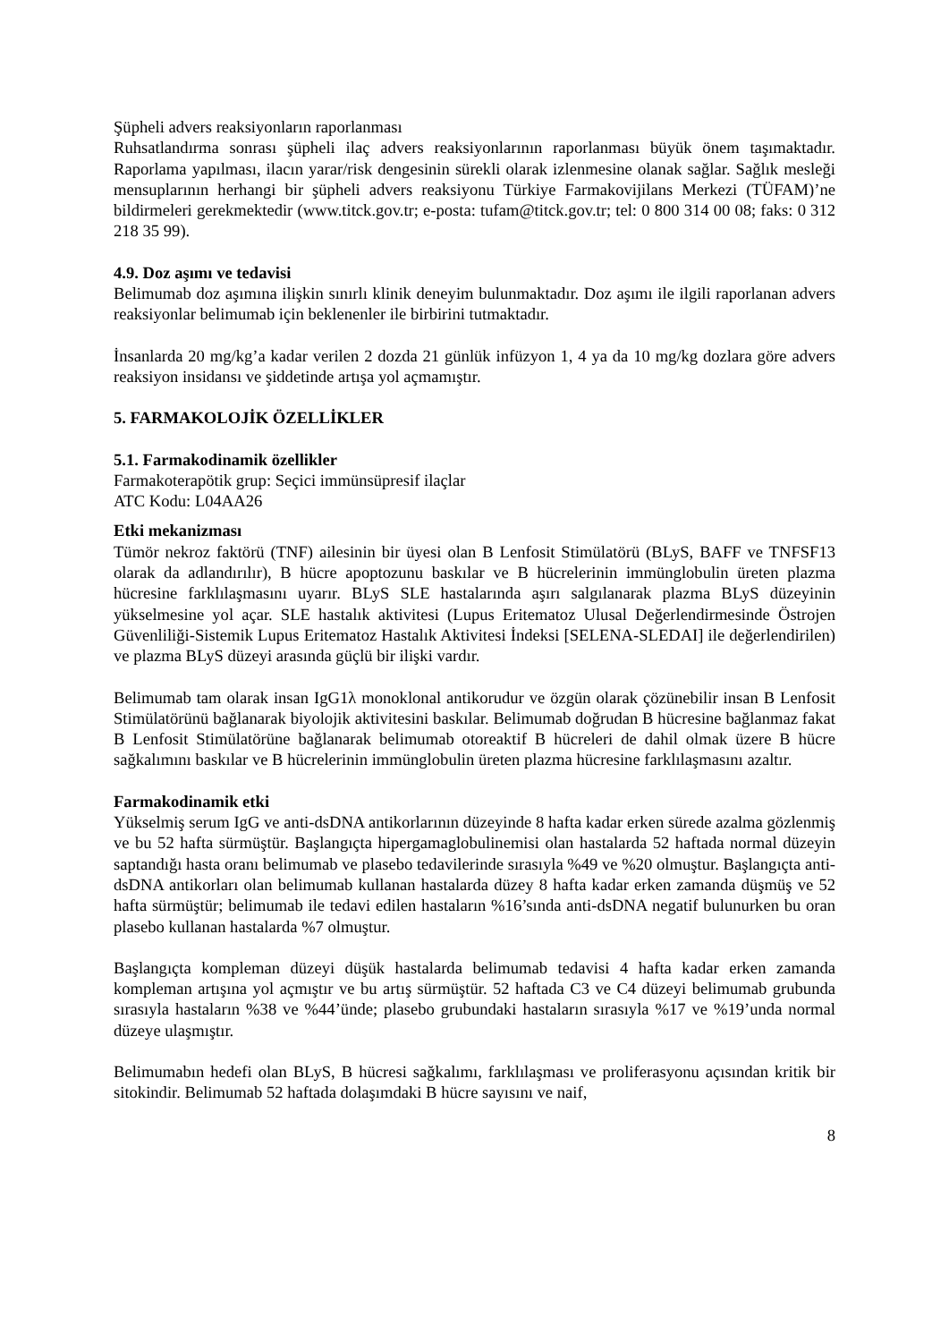Şüpheli advers reaksiyonların raporlanması
Ruhsatlandırma sonrası şüpheli ilaç advers reaksiyonlarının raporlanması büyük önem taşımaktadır. Raporlama yapılması, ilacın yarar/risk dengesinin sürekli olarak izlenmesine olanak sağlar. Sağlık mesleği mensuplarının herhangi bir şüpheli advers reaksiyonu Türkiye Farmakovijilans Merkezi (TÜFAM)’ne bildirmeleri gerekmektedir (www.titck.gov.tr; e-posta: tufam@titck.gov.tr; tel: 0 800 314 00 08; faks: 0 312 218 35 99).
4.9. Doz aşımı ve tedavisi
Belimumab doz aşımına ilişkin sınırlı klinik deneyim bulunmaktadır. Doz aşımı ile ilgili raporlanan advers reaksiyonlar belimumab için beklenenler ile birbirini tutmaktadır.
İnsanlarda 20 mg/kg’a kadar verilen 2 dozda 21 günlük infüzyon 1, 4 ya da 10 mg/kg dozlara göre advers reaksiyon insidansı ve şiddetinde artışa yol açmamıştır.
5. FARMAKOLOJİK ÖZELLİKLER
5.1. Farmakodinamik özellikler
Farmakoterapötik grup: Seçici immünsüpresif ilaçlar
ATC Kodu: L04AA26
Etki mekanizması
Tümör nekroz faktörü (TNF) ailesinin bir üyesi olan B Lenfosit Stimülatörü (BLyS, BAFF ve TNFSF13 olarak da adlandırılır), B hücre apoptozunu baskılar ve B hücrelerinin immünglobulin üreten plazma hücresine farklılaşmasını uyarır. BLyS SLE hastalarında aşırı salgılanarak plazma BLyS düzeyinin yükselmesine yol açar. SLE hastalık aktivitesi (Lupus Eritematoz Ulusal Değerlendirmesinde Östrojen Güvenliliği-Sistemik Lupus Eritematoz Hastalık Aktivitesi İndeksi [SELENA-SLEDAI] ile değerlendirilen) ve plazma BLyS düzeyi arasında güçlü bir ilişki vardır.
Belimumab tam olarak insan IgG1λ monoklonal antikorudur ve özgün olarak çözünebilir insan B Lenfosit Stimülatörünü bağlanarak biyolojik aktivitesini baskılar. Belimumab doğrudan B hücresine bağlanmaz fakat B Lenfosit Stimülatörüne bağlanarak belimumab otoreaktif B hücreleri de dahil olmak üzere B hücre sağkalımını baskılar ve B hücrelerinin immünglobulin üreten plazma hücresine farklılaşmasını azaltır.
Farmakodinamik etki
Yükselmiş serum IgG ve anti-dsDNA antikorlarının düzeyinde 8 hafta kadar erken sürede azalma gözlenmiş ve bu 52 hafta sürmüştür. Başlangıçta hipergamaglobulinemisi olan hastalarda 52 haftada normal düzeyin saptandığı hasta oranı belimumab ve plasebo tedavilerinde sırasıyla %49 ve %20 olmuştur. Başlangıçta anti-dsDNA antikorları olan belimumab kullanan hastalarda düzey 8 hafta kadar erken zamanda düşmüş ve 52 hafta sürmüştür; belimumab ile tedavi edilen hastaların %16’sında anti-dsDNA negatif bulunurken bu oran plasebo kullanan hastalarda %7 olmuştur.
Başlangıçta kompleman düzeyi düşük hastalarda belimumab tedavisi 4 hafta kadar erken zamanda kompleman artışına yol açmıştır ve bu artış sürmüştür. 52 haftada C3 ve C4 düzeyi belimumab grubunda sırasıyla hastaların %38 ve %44’ünde; plasebo grubundaki hastaların sırasıyla %17 ve %19’unda normal düzeye ulaşmıştır.
Belimumabın hedefi olan BLyS, B hücresi sağkalımı, farklılaşması ve proliferasyonu açısından kritik bir sitokindir. Belimumab 52 haftada dolaşımdaki B hücre sayısını ve naif,
8